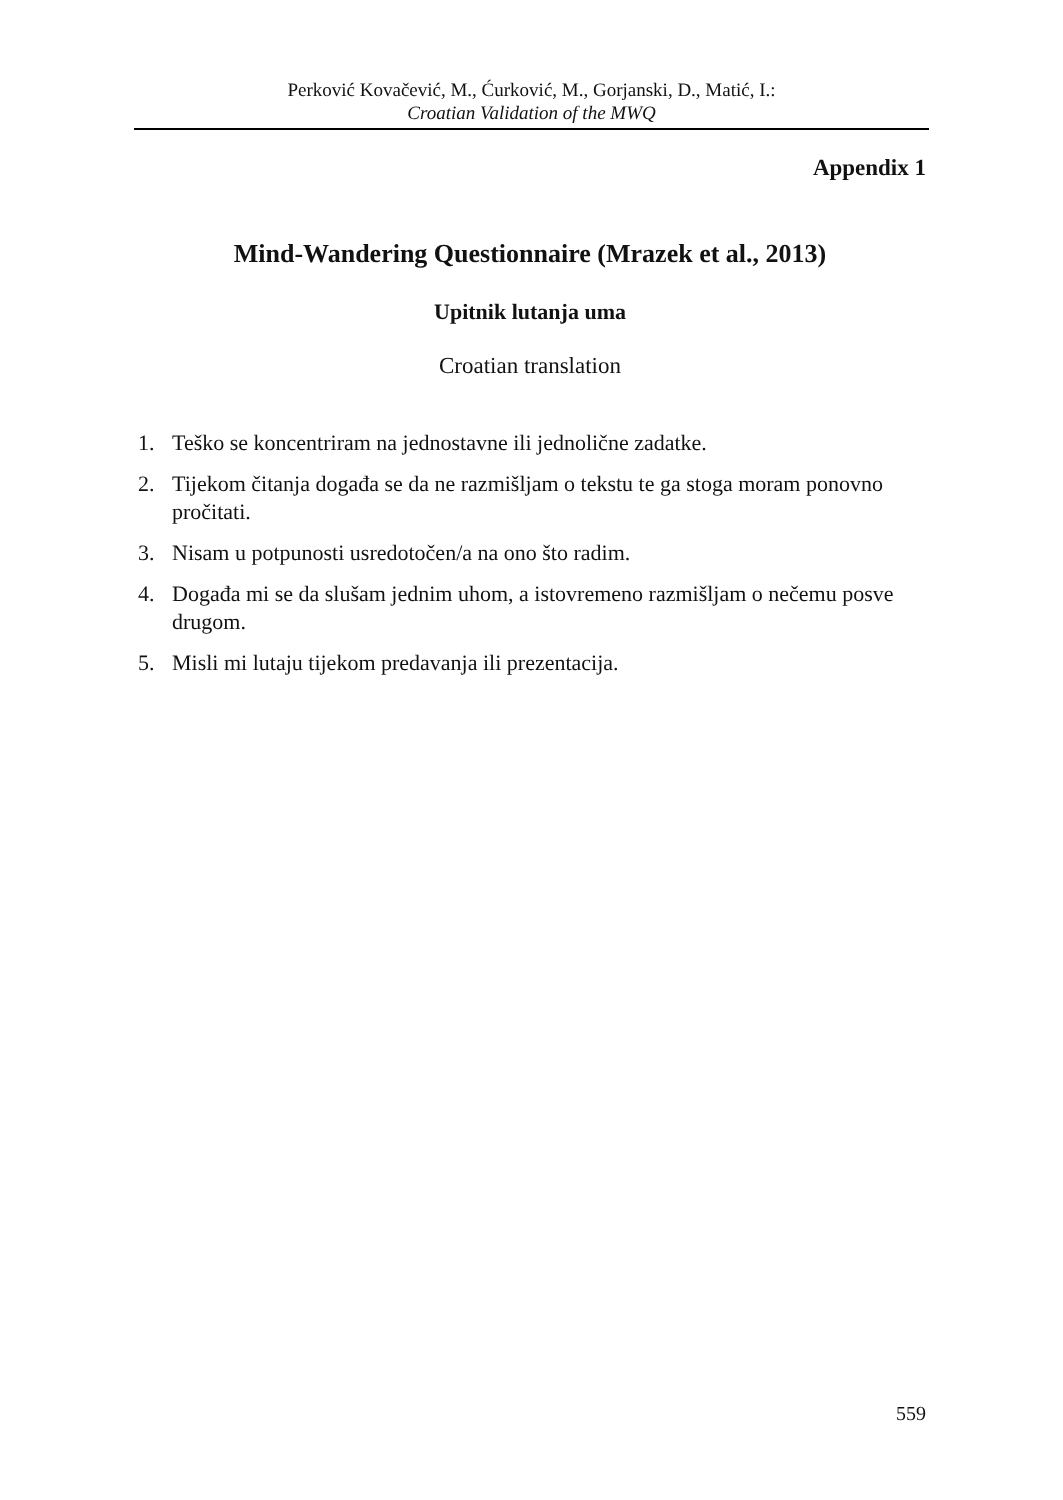Perković Kovačević, M., Ćurković, M., Gorjanski, D., Matić, I.:
Croatian Validation of the MWQ
Appendix 1
Mind-Wandering Questionnaire (Mrazek et al., 2013)
Upitnik lutanja uma
Croatian translation
1. Teško se koncentriram na jednostavne ili jednolične zadatke.
2. Tijekom čitanja događa se da ne razmišljam o tekstu te ga stoga moram ponovno pročitati.
3. Nisam u potpunosti usredotočen/a na ono što radim.
4. Događa mi se da slušam jednim uhom, a istovremeno razmišljam o nečemu posve drugom.
5. Misli mi lutaju tijekom predavanja ili prezentacija.
559